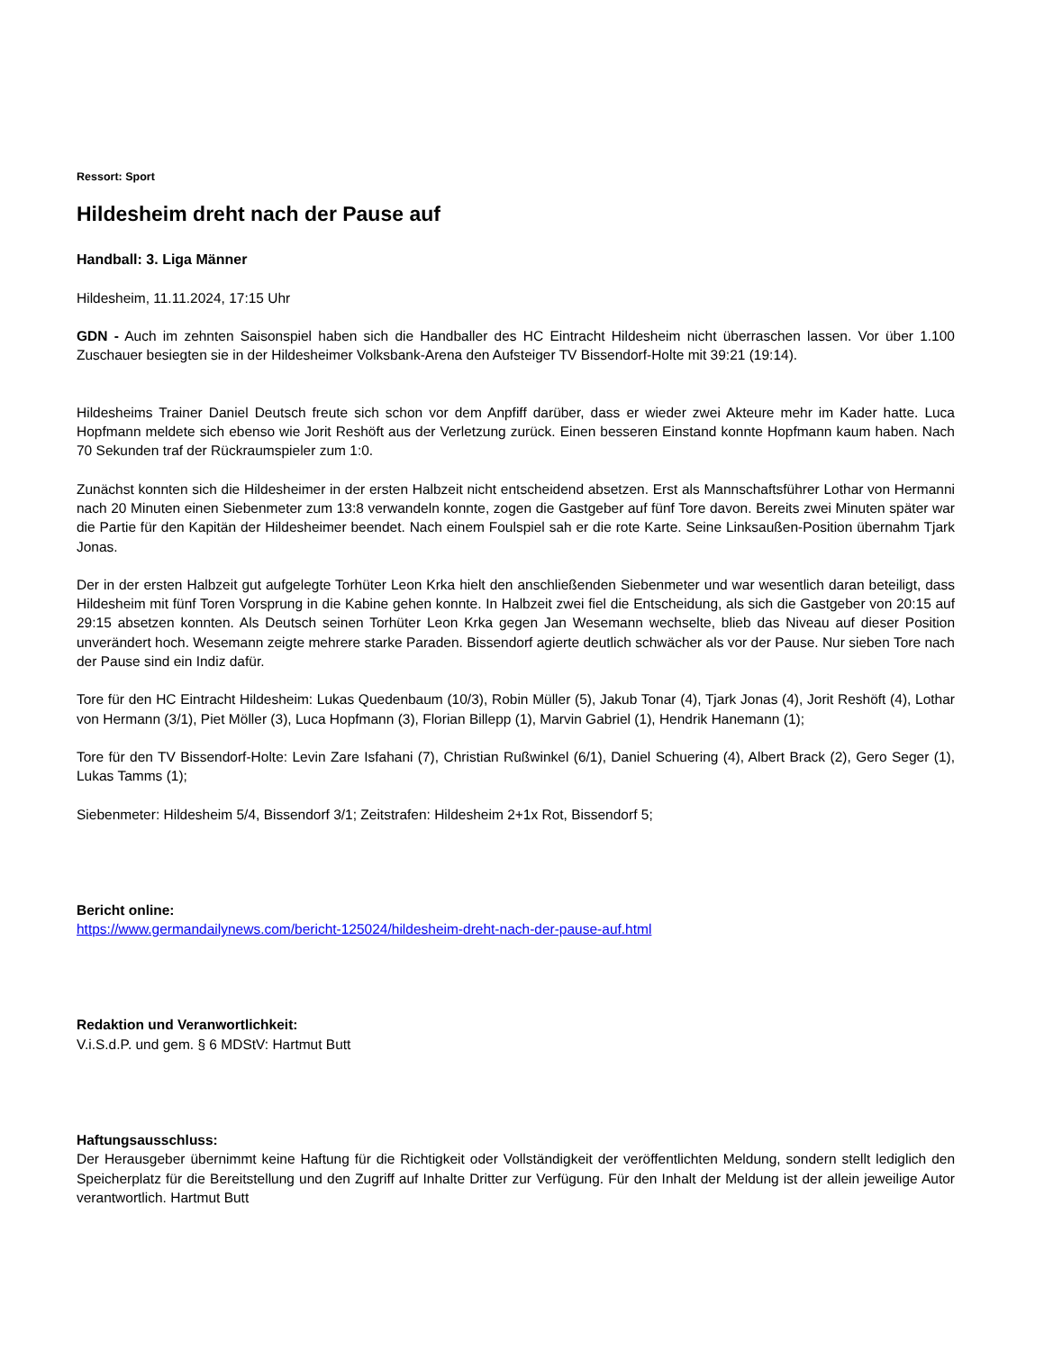Ressort: Sport
Hildesheim dreht nach der Pause auf
Handball: 3. Liga Männer
Hildesheim, 11.11.2024, 17:15 Uhr
GDN - Auch im zehnten Saisonspiel haben sich die Handballer des HC Eintracht Hildesheim nicht überraschen lassen. Vor über 1.100 Zuschauer besiegten sie in der Hildesheimer Volksbank-Arena den Aufsteiger TV Bissendorf-Holte mit 39:21 (19:14).
Hildesheims Trainer Daniel Deutsch freute sich schon vor dem Anpfiff darüber, dass er wieder zwei Akteure mehr im Kader hatte. Luca Hopfmann meldete sich ebenso wie Jorit Reshöft aus der Verletzung zurück. Einen besseren Einstand konnte Hopfmann kaum haben. Nach 70 Sekunden traf der Rückraumspieler zum 1:0.
Zunächst konnten sich die Hildesheimer in der ersten Halbzeit nicht entscheidend absetzen. Erst als Mannschaftsführer Lothar von Hermanni nach 20 Minuten einen Siebenmeter zum 13:8 verwandeln konnte, zogen die Gastgeber auf fünf Tore davon. Bereits zwei Minuten später war die Partie für den Kapitän der Hildesheimer beendet. Nach einem Foulspiel sah er die rote Karte. Seine Linksaußen-Position übernahm Tjark Jonas.
Der in der ersten Halbzeit gut aufgelegte Torhüter Leon Krka hielt den anschließenden Siebenmeter und war wesentlich daran beteiligt, dass Hildesheim mit fünf Toren Vorsprung in die Kabine gehen konnte. In Halbzeit zwei fiel die Entscheidung, als sich die Gastgeber von 20:15 auf 29:15 absetzen konnten. Als Deutsch seinen Torhüter Leon Krka gegen Jan Wesemann wechselte, blieb das Niveau auf dieser Position unverändert hoch. Wesemann zeigte mehrere starke Paraden. Bissendorf agierte deutlich schwächer als vor der Pause. Nur sieben Tore nach der Pause sind ein Indiz dafür.
Tore für den HC Eintracht Hildesheim: Lukas Quedenbaum (10/3), Robin Müller (5), Jakub Tonar (4), Tjark Jonas (4), Jorit Reshöft (4), Lothar von Hermann (3/1), Piet Möller (3), Luca Hopfmann (3), Florian Billepp (1), Marvin Gabriel (1), Hendrik Hanemann (1);
Tore für den TV Bissendorf-Holte: Levin Zare Isfahani (7), Christian Rußwinkel (6/1), Daniel Schuering (4), Albert Brack (2), Gero Seger (1), Lukas Tamms (1);
Siebenmeter: Hildesheim 5/4, Bissendorf 3/1; Zeitstrafen: Hildesheim 2+1x Rot, Bissendorf 5;
Bericht online:
https://www.germandailynews.com/bericht-125024/hildesheim-dreht-nach-der-pause-auf.html
Redaktion und Veranwortlichkeit:
V.i.S.d.P. und gem. § 6 MDStV: Hartmut Butt
Haftungsausschluss:
Der Herausgeber übernimmt keine Haftung für die Richtigkeit oder Vollständigkeit der veröffentlichten Meldung, sondern stellt lediglich den Speicherplatz für die Bereitstellung und den Zugriff auf Inhalte Dritter zur Verfügung. Für den Inhalt der Meldung ist der allein jeweilige Autor verantwortlich. Hartmut Butt